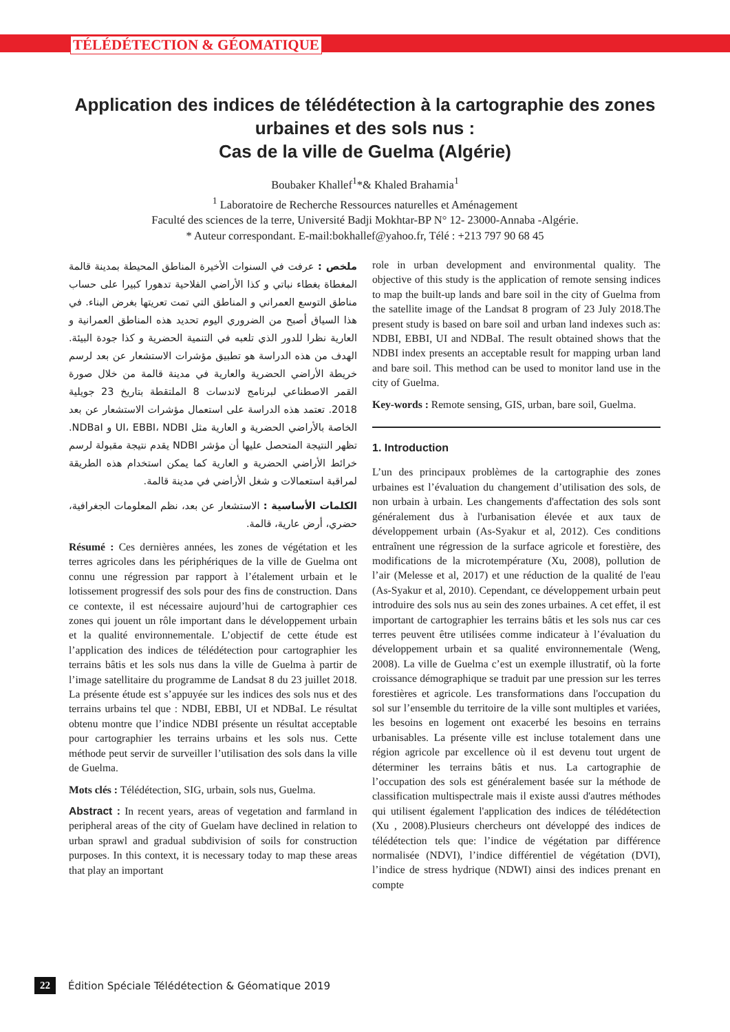TÉLÉDÉTECTION & GÉOMATIQUE
Application des indices de télédétection à la cartographie des zones urbaines et des sols nus :
Cas de la ville de Guelma (Algérie)
Boubaker Khallef<sup>1</sup>*& Khaled Brahamia<sup>1</sup>
<sup>1</sup> Laboratoire de Recherche Ressources naturelles et Aménagement
Faculté des sciences de la terre, Université Badji Mokhtar-BP N° 12- 23000-Annaba -Algérie.
* Auteur correspondant. E-mail:bokhallef@yahoo.fr, Télé : +213 797 90 68 45
ملخص : عرفت في السنوات الأخيرة المناطق المحيطة بمدينة قالمة المغطاة بغطاء نباتي و كذا الأراضي الفلاحية تدهورا كبيرا على حساب مناطق التوسع العمراني و المناطق التي تمت تعريتها بغرض البناء. في هذا السياق أصبح من الضروري اليوم تحديد هذه المناطق العمرانية و العارية نظرا للدور الذي تلعبه في التنمية الحضرية و كذا جودة البيئة. الهدف من هذه الدراسة هو تطبيق مؤشرات الاستشعار عن بعد لرسم خريطة الأراضي الحضرية والعارية في مدينة قالمة من خلال صورة القمر الاصطناعي لبرنامج لاندسات 8 الملتقطة بتاريخ 23 جويلية 2018. تعتمد هذه الدراسة على استعمال مؤشرات الاستشعار عن بعد الخاصة بالأراضي الحضرية و العارية مثل UI، EBBI، NDBI و NDBaI. تظهر النتيجة المتحصل عليها أن مؤشر NDBI يقدم نتيجة مقبولة لرسم خرائط الأراضي الحضرية و العارية كما يمكن استخدام هذه الطريقة لمراقبة استعمالات و شغل الأراضي في مدينة قالمة.
الكلمات الأساسية : الاستشعار عن بعد، نظم المعلومات الجغرافية، حضري، أرض عارية، قالمة.
Résumé : Ces dernières années, les zones de végétation et les terres agricoles dans les périphériques de la ville de Guelma ont connu une régression par rapport à l’étalement urbain et le lotissement progressif des sols pour des fins de construction. Dans ce contexte, il est nécessaire aujourd’hui de cartographier ces zones qui jouent un rôle important dans le développement urbain et la qualité environnementale. L’objectif de cette étude est l’application des indices de télédétection pour cartographier les terrains bâtis et les sols nus dans la ville de Guelma à partir de l’image satellitaire du programme de Landsat 8 du 23 juillet 2018. La présente étude est s’appuyée sur les indices des sols nus et des terrains urbains tel que : NDBI, EBBI, UI et NDBaI. Le résultat obtenu montre que l’indice NDBI présente un résultat acceptable pour cartographier les terrains urbains et les sols nus. Cette méthode peut servir de surveiller l’utilisation des sols dans la ville de Guelma.
Mots clés : Télédétection, SIG, urbain, sols nus, Guelma.
Abstract : In recent years, areas of vegetation and farmland in peripheral areas of the city of Guelam have declined in relation to urban sprawl and gradual subdivision of soils for construction purposes. In this context, it is necessary today to map these areas that play an important
role in urban development and environmental quality. The objective of this study is the application of remote sensing indices to map the built-up lands and bare soil in the city of Guelma from the satellite image of the Landsat 8 program of 23 July 2018.The present study is based on bare soil and urban land indexes such as: NDBI, EBBI, UI and NDBaI. The result obtained shows that the NDBI index presents an acceptable result for mapping urban land and bare soil. This method can be used to monitor land use in the city of Guelma.
Key-words : Remote sensing, GIS, urban, bare soil, Guelma.
1. Introduction
L’un des principaux problèmes de la cartographie des zones urbaines est l’évaluation du changement d’utilisation des sols, de non urbain à urbain. Les changements d'affectation des sols sont généralement dus à l'urbanisation élevée et aux taux de développement urbain (As-Syakur et al, 2012). Ces conditions entraînent une régression de la surface agricole et forestière, des modifications de la microtempérature (Xu, 2008), pollution de l’air (Melesse et al, 2017) et une réduction de la qualité de l'eau (As-Syakur et al, 2010). Cependant, ce développement urbain peut introduire des sols nus au sein des zones urbaines. A cet effet, il est important de cartographier les terrains bâtis et les sols nus car ces terres peuvent être utilisées comme indicateur à l’évaluation du développement urbain et sa qualité environnementale (Weng, 2008). La ville de Guelma c’est un exemple illustratif, où la forte croissance démographique se traduit par une pression sur les terres forestières et agricole. Les transformations dans l'occupation du sol sur l’ensemble du territoire de la ville sont multiples et variées, les besoins en logement ont exacerbé les besoins en terrains urbanisables. La présente ville est incluse totalement dans une région agricole par excellence où il est devenu tout urgent de déterminer les terrains bâtis et nus. La cartographie de l’occupation des sols est généralement basée sur la méthode de classification multispectrale mais il existe aussi d'autres méthodes qui utilisent également l'application des indices de télédétection (Xu , 2008).Plusieurs chercheurs ont développé des indices de télédétection tels que: l’indice de végétation par différence normalisée (NDVI), l’indice différentiel de végétation (DVI), l’indice de stress hydrique (NDWI) ainsi des indices prenant en compte
22 Édition Spéciale Télédétection & Géomatique 2019